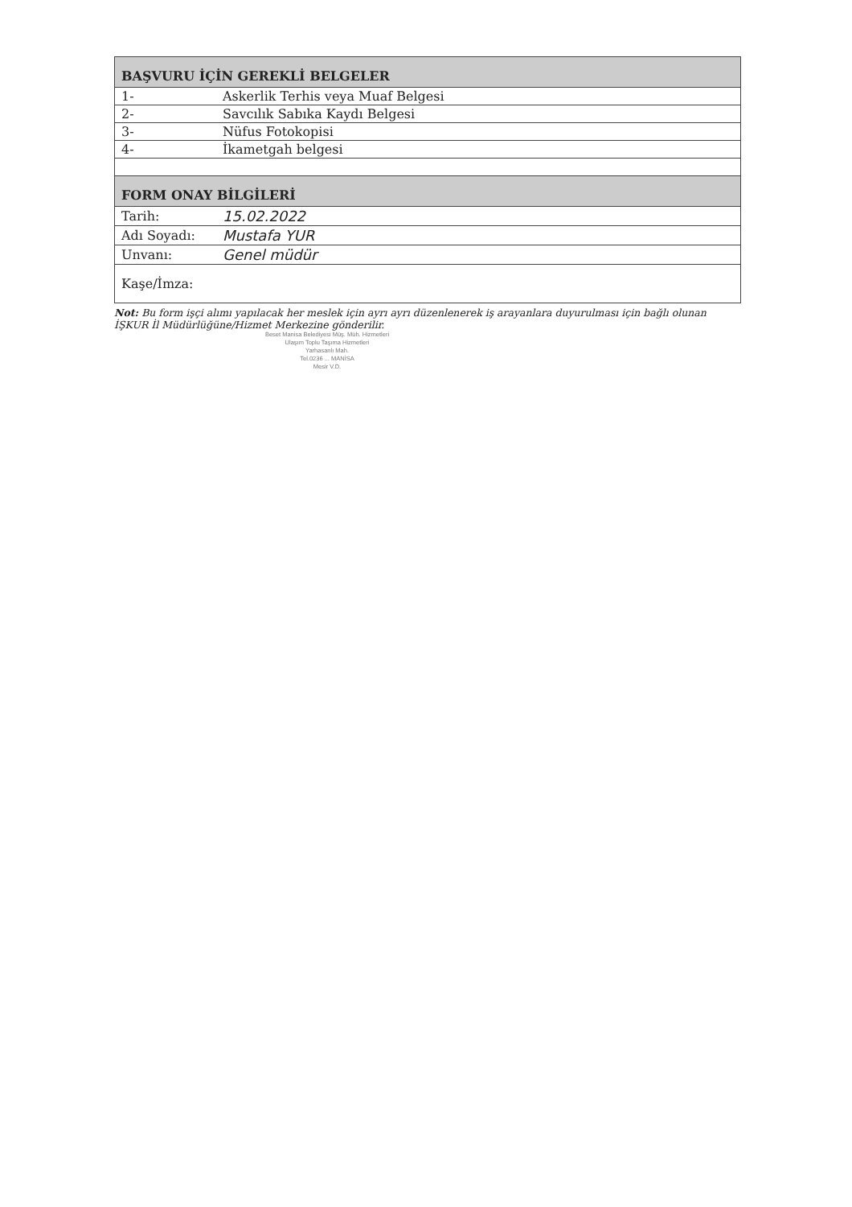| BAŞVURU İÇİN GEREKLİ BELGELER | |
| --- | --- |
| 1- | Askerlik Terhis veya Muaf Belgesi |
| 2- | Savcılık Sabıka Kaydı Belgesi |
| 3- | Nüfus Fotokopisi |
| 4- | İkametgah belgesi |
| FORM ONAY BİLGİLERİ | |
| Tarih: | 15.02.2022 |
| Adı Soyadı: | Mustafa YUR |
| Unvanı: | Genel müdür |
| Kaşe/İmza: | |
Not: Bu form işçi alımı yapılacak her meslek için ayrı ayrı düzenlenerek iş arayanlara duyurulması için bağlı olunan İŞKUR İl Müdürlüğüne/Hizmet Merkezine gönderilir.
Beset Manisa Belediyesi Müş. Müh. Hizmetleri
Ulaşım Toplu Taşıma Hizmetleri
Yarhasanlı Mah.
Tel.0236 ... MANİSA
Mesir V.D.